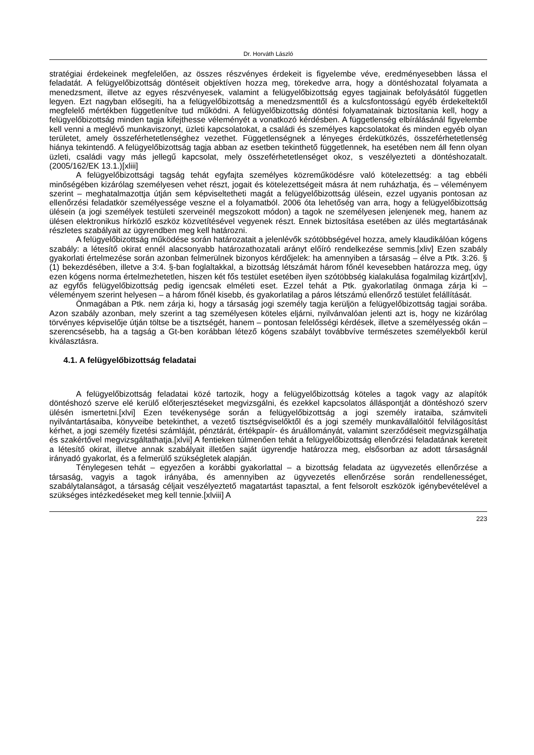Dr. Horváth László
stratégiai érdekeinek megfelelően, az összes részvényes érdekeit is figyelembe véve, eredményesebben lássa el feladatát. A felügyelőbizottság döntéseit objektíven hozza meg, törekedve arra, hogy a döntéshozatal folyamata a menedzsment, illetve az egyes részvényesek, valamint a felügyelőbizottság egyes tagjainak befolyásától független legyen. Ezt nagyban elősegíti, ha a felügyelőbizottság a menedzsmenttől és a kulcsfontosságú egyéb érdekeltektől megfelelő mértékben függetlenítve tud működni. A felügyelőbizottság döntési folyamatainak biztosítania kell, hogy a felügyelőbizottság minden tagja kifejthesse véleményét a vonatkozó kérdésben. A függetlenség elbírálásánál figyelembe kell venni a meglévő munkaviszonyt, üzleti kapcsolatokat, a családi és személyes kapcsolatokat és minden egyéb olyan területet, amely összeférhetetlenséghez vezethet. Függetlenségnek a lényeges érdekütközés, összeférhetetlenség hiánya tekintendő. A felügyelőbizottság tagja abban az esetben tekinthető függetlennek, ha esetében nem áll fenn olyan üzleti, családi vagy más jellegű kapcsolat, mely összeférhetetlenséget okoz, s veszélyezteti a döntéshozatalt. (2005/162/EK 13.1.)[xliii]
A felügyelőbizottsági tagság tehát egyfajta személyes közreműködésre való kötelezettség: a tag ebbéli minőségében kizárólag személyesen vehet részt, jogait és kötelezettségeit másra át nem ruházhatja, és – véleményem szerint – meghatalmazottja útján sem képviseltetheti magát a felügyelőbizottság ülésein, ezzel ugyanis pontosan az ellenőrzési feladatkör személyessége veszne el a folyamatból. 2006 óta lehetőség van arra, hogy a felügyelőbizottság ülésein (a jogi személyek testületi szerveinél megszokott módon) a tagok ne személyesen jelenjenek meg, hanem az ülésen elektronikus hírközlő eszköz közvetítésével vegyenek részt. Ennek biztosítása esetében az ülés megtartásának részletes szabályait az ügyrendben meg kell határozni.
A felügyelőbizottság működése során határozatait a jelenlévők szótöbbségével hozza, amely klaudikálóan kógens szabály: a létesítő okirat ennél alacsonyabb határozathozatali arányt előíró rendelkezése semmis.[xliv] Ezen szabály gyakorlati értelmezése során azonban felmerülnek bizonyos kérdőjelek: ha amennyiben a társaság – élve a Ptk. 3:26. § (1) bekezdésében, illetve a 3:4. §-ban foglaltakkal, a bizottság létszámát három főnél kevesebben határozza meg, úgy ezen kógens norma értelmezhetetlen, hiszen két fős testület esetében ilyen szótöbbség kialakulása fogalmilag kizárt[xlv], az egyfős felügyelőbizottság pedig igencsak elméleti eset. Ezzel tehát a Ptk. gyakorlatilag önmaga zárja ki – véleményem szerint helyesen – a három főnél kisebb, és gyakorlatilag a páros létszámú ellenőrző testület felállítását.
Önmagában a Ptk. nem zárja ki, hogy a társaság jogi személy tagja kerüljön a felügyelőbizottság tagjai sorába. Azon szabály azonban, mely szerint a tag személyesen köteles eljárni, nyilvánvalóan jelenti azt is, hogy ne kizárólag törvényes képviselője útján töltse be a tisztségét, hanem – pontosan felelősségi kérdések, illetve a személyesség okán – szerencsésebb, ha a tagság a Gt-ben korábban létező kógens szabályt továbbvíve természetes személyekből kerül kiválasztásra.
4.1. A felügyelőbizottság feladatai
A felügyelőbizottság feladatai közé tartozik, hogy a felügyelőbizottság köteles a tagok vagy az alapítók döntéshozó szerve elé kerülő előterjesztéseket megvizsgálni, és ezekkel kapcsolatos álláspontját a döntéshozó szerv ülésén ismertetni.[xlvi] Ezen tevékenysége során a felügyelőbizottság a jogi személy irataiba, számviteli nyilvántartásaiba, könyveibe betekinthet, a vezető tisztségviselőktől és a jogi személy munkavállalóitól felvilágosítást kérhet, a jogi személy fizetési számláját, pénztárát, értékpapír- és áruállományát, valamint szerződéseit megvizsgálhatja és szakértővel megvizsgáltathatja.[xlvii] A fentieken túlmenően tehát a felügyelőbizottság ellenőrzési feladatának kereteit a létesítő okirat, illetve annak szabályait illetően saját ügyrendje határozza meg, elsősorban az adott társaságnál irányadó gyakorlat, és a felmerülő szükségletek alapján.
Ténylegesen tehát – egyezően a korábbi gyakorlattal – a bizottság feladata az ügyvezetés ellenőrzése a társaság, vagyis a tagok irányába, és amennyiben az ügyvezetés ellenőrzése során rendellenességet, szabálytalanságot, a társaság céljait veszélyeztető magatartást tapasztal, a fent felsorolt eszközök igénybevételével a szükséges intézkedéseket meg kell tennie.[xlviii] A
223